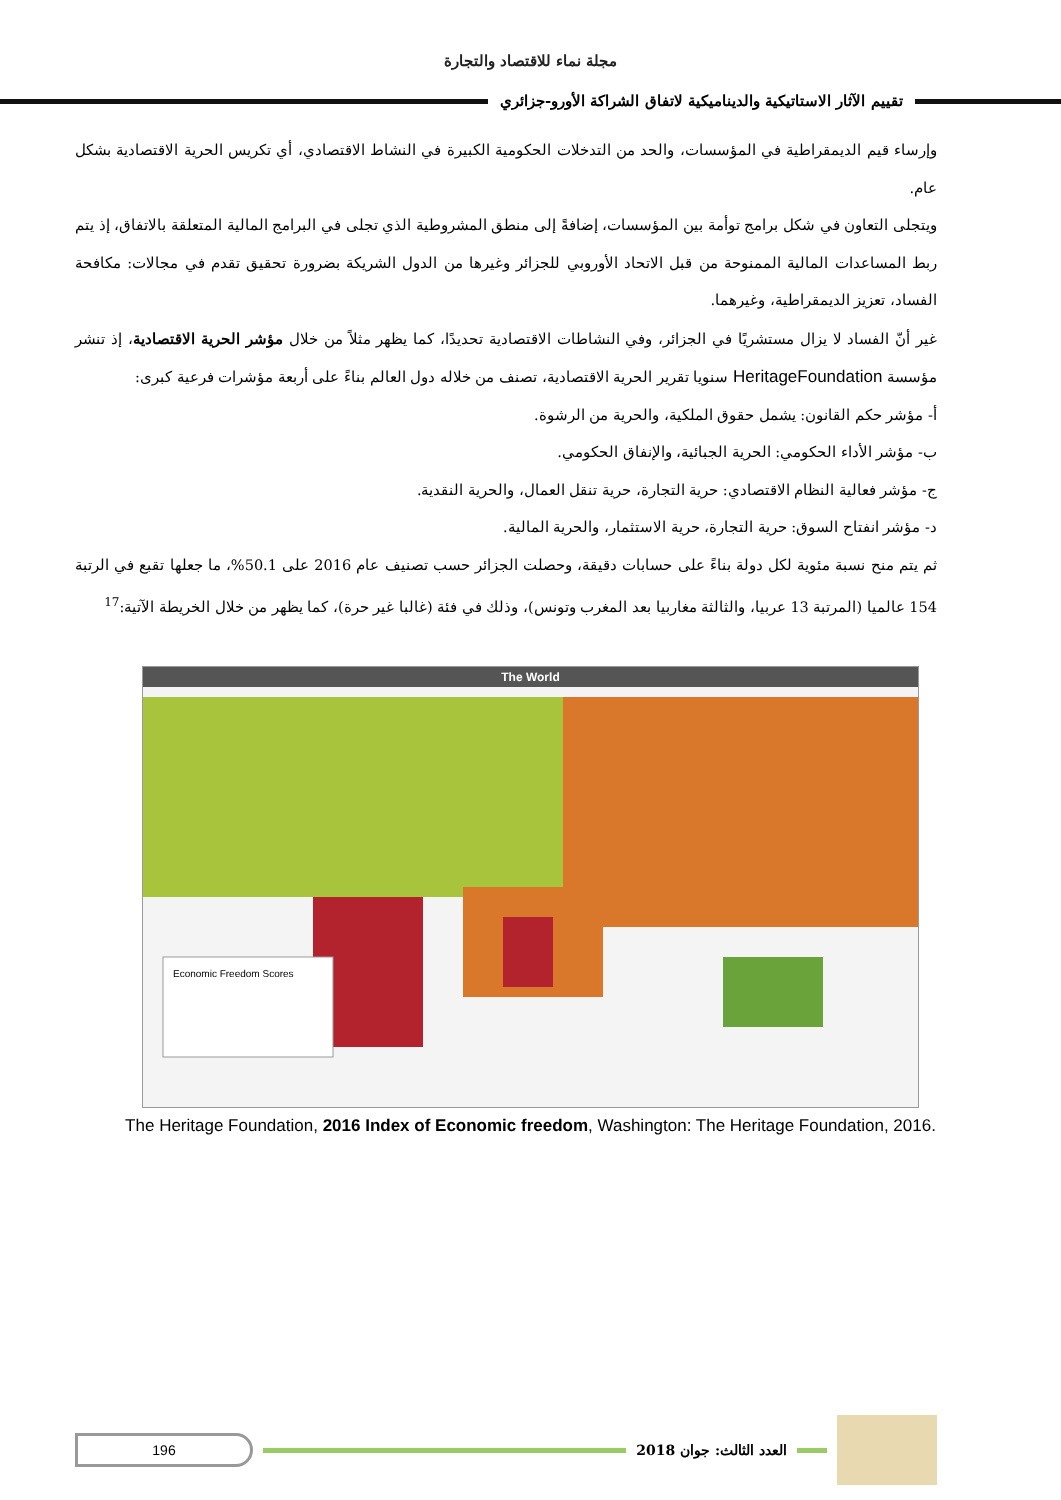مجلة نماء للاقتصاد والتجارة
تقييم الآثار الاستاتيكية والديناميكية لاتفاق الشراكة الأورو-جزائري
وإرساء قيم الديمقراطية في المؤسسات، والحد من التدخلات الحكومية الكبيرة في النشاط الاقتصادي، أي تكريس الحرية الاقتصادية بشكل عام.
ويتجلى التعاون في شكل برامج توأمة بين المؤسسات، إضافةً إلى منطق المشروطية الذي تجلى في البرامج المالية المتعلقة بالاتفاق، إذ يتم ربط المساعدات المالية الممنوحة من قبل الاتحاد الأوروبي للجزائر وغيرها من الدول الشريكة بضرورة تحقيق تقدم في مجالات: مكافحة الفساد، تعزيز الديمقراطية، وغيرهما.
غير أنّ الفساد لا يزال مستشريًا في الجزائر، وفي النشاطات الاقتصادية تحديدًا، كما يظهر مثلاً من خلال مؤشر الحرية الاقتصادية، إذ تنشر مؤسسة HeritageFoundation سنويا تقرير الحرية الاقتصادية، تصنف من خلاله دول العالم بناءً على أربعة مؤشرات فرعية كبرى:
أ- مؤشر حكم القانون: يشمل حقوق الملكية، والحرية من الرشوة.
ب- مؤشر الأداء الحكومي: الحرية الجبائية، والإنفاق الحكومي.
ج- مؤشر فعالية النظام الاقتصادي: حرية التجارة، حرية تنقل العمال، والحرية النقدية.
د- مؤشر انفتاح السوق: حرية التجارة، حرية الاستثمار، والحرية المالية.
ثم يتم منح نسبة مئوية لكل دولة بناءً على حسابات دقيقة، وحصلت الجزائر حسب تصنيف عام 2016 على 50.1%، ما جعلها تقبع في الرتبة 154 عالميا (المرتبة 13 عربيا، والثالثة مغاربيا بعد المغرب وتونس)، وذلك في فئة (غالبا غير حرة)، كما يظهر من خلال الخريطة الآتية:<sup>17</sup>
The World
Economic Freedom Scores
The Heritage Foundation, 2016 Index of Economic freedom, Washington: The Heritage Foundation, 2016.
196
العدد الثالث: جوان 2018